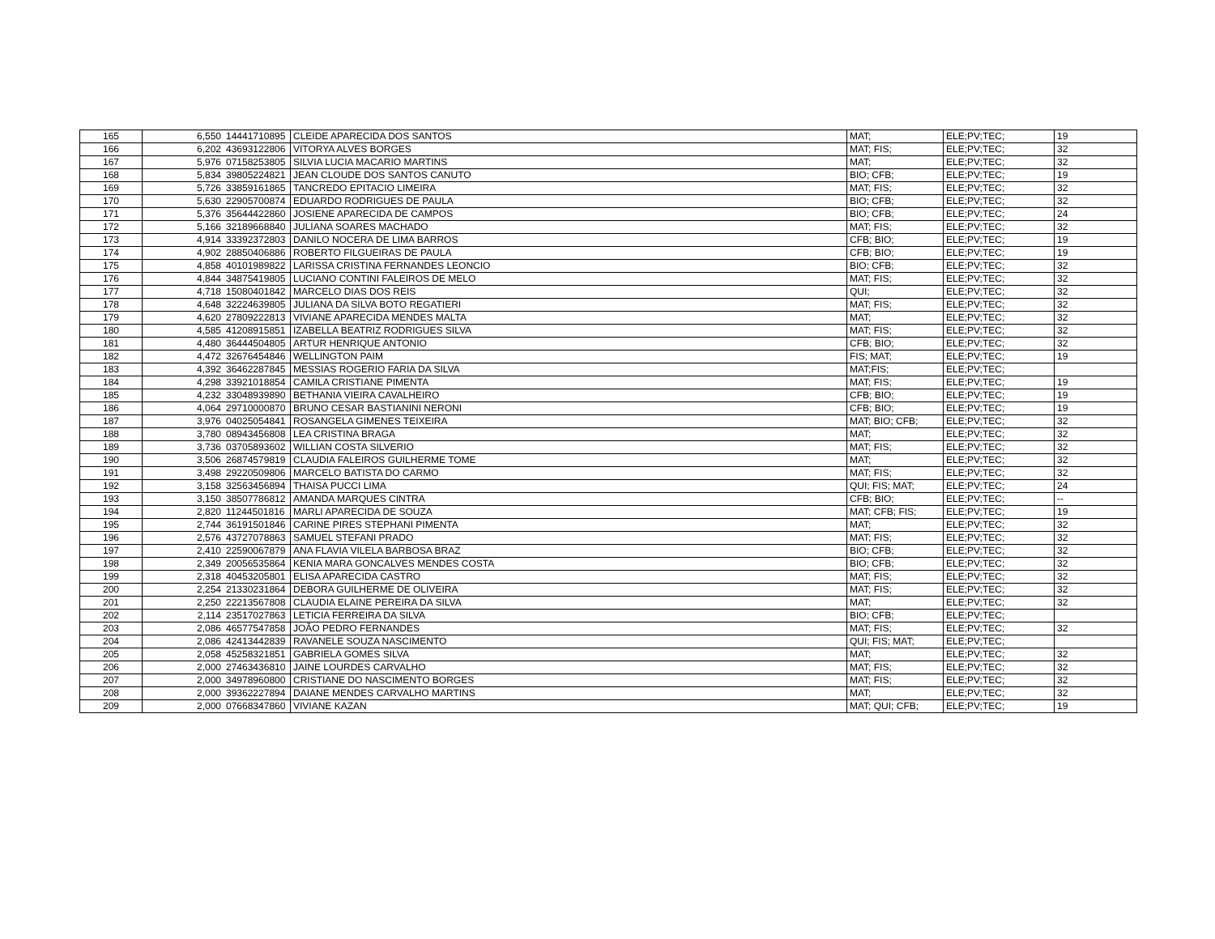| 165 | 6,550 | 14441710895 | CLEIDE APARECIDA DOS SANTOS | MAT; | ELE;PV;TEC; | 19 |
| 166 | 6,202 | 43693122806 | VITORYA ALVES BORGES | MAT; FIS; | ELE;PV;TEC; | 32 |
| 167 | 5,976 | 07158253805 | SILVIA LUCIA MACARIO MARTINS | MAT; | ELE;PV;TEC; | 32 |
| 168 | 5,834 | 39805224821 | JEAN CLOUDE DOS SANTOS CANUTO | BIO; CFB; | ELE;PV;TEC; | 19 |
| 169 | 5,726 | 33859161865 | TANCREDO EPITACIO LIMEIRA | MAT; FIS; | ELE;PV;TEC; | 32 |
| 170 | 5,630 | 22905700874 | EDUARDO RODRIGUES DE PAULA | BIO; CFB; | ELE;PV;TEC; | 32 |
| 171 | 5,376 | 35644422860 | JOSIENE APARECIDA DE CAMPOS | BIO; CFB; | ELE;PV;TEC; | 24 |
| 172 | 5,166 | 32189668840 | JULIANA SOARES MACHADO | MAT; FIS; | ELE;PV;TEC; | 32 |
| 173 | 4,914 | 33392372803 | DANILO NOCERA DE LIMA BARROS | CFB; BIO; | ELE;PV;TEC; | 19 |
| 174 | 4,902 | 28850406886 | ROBERTO FILGUEIRAS DE PAULA | CFB; BIO; | ELE;PV;TEC; | 19 |
| 175 | 4,858 | 40101989822 | LARISSA CRISTINA FERNANDES LEONCIO | BIO; CFB; | ELE;PV;TEC; | 32 |
| 176 | 4,844 | 34875419805 | LUCIANO CONTINI FALEIROS DE MELO | MAT; FIS; | ELE;PV;TEC; | 32 |
| 177 | 4,718 | 15080401842 | MARCELO DIAS DOS REIS | QUI; | ELE;PV;TEC; | 32 |
| 178 | 4,648 | 32224639805 | JULIANA DA SILVA BOTO REGATIERI | MAT; FIS; | ELE;PV;TEC; | 32 |
| 179 | 4,620 | 27809222813 | VIVIANE APARECIDA MENDES MALTA | MAT; | ELE;PV;TEC; | 32 |
| 180 | 4,585 | 41208915851 | IZABELLA BEATRIZ RODRIGUES SILVA | MAT; FIS; | ELE;PV;TEC; | 32 |
| 181 | 4,480 | 36444504805 | ARTUR HENRIQUE ANTONIO | CFB; BIO; | ELE;PV;TEC; | 32 |
| 182 | 4,472 | 32676454846 | WELLINGTON PAIM | FIS; MAT; | ELE;PV;TEC; | 19 |
| 183 | 4,392 | 36462287845 | MESSIAS ROGERIO FARIA DA SILVA | MAT;FIS; | ELE;PV;TEC; | |
| 184 | 4,298 | 33921018854 | CAMILA CRISTIANE PIMENTA | MAT; FIS; | ELE;PV;TEC; | 19 |
| 185 | 4,232 | 33048939890 | BETHANIA VIEIRA CAVALHEIRO | CFB; BIO; | ELE;PV;TEC; | 19 |
| 186 | 4,064 | 29710000870 | BRUNO CESAR BASTIANINI NERONI | CFB; BIO; | ELE;PV;TEC; | 19 |
| 187 | 3,976 | 04025054841 | ROSANGELA GIMENES TEIXEIRA | MAT; BIO; CFB; | ELE;PV;TEC; | 32 |
| 188 | 3,780 | 08943456808 | LEA CRISTINA BRAGA | MAT; | ELE;PV;TEC; | 32 |
| 189 | 3,736 | 03705893602 | WILLIAN COSTA SILVERIO | MAT; FIS; | ELE;PV;TEC; | 32 |
| 190 | 3,506 | 26874579819 | CLAUDIA FALEIROS GUILHERME TOME | MAT; | ELE;PV;TEC; | 32 |
| 191 | 3,498 | 29220509806 | MARCELO BATISTA DO CARMO | MAT; FIS; | ELE;PV;TEC; | 32 |
| 192 | 3,158 | 32563456894 | THAISA PUCCI LIMA | QUI; FIS; MAT; | ELE;PV;TEC; | 24 |
| 193 | 3,150 | 38507786812 | AMANDA MARQUES CINTRA | CFB; BIO; | ELE;PV;TEC; | -- |
| 194 | 2,820 | 11244501816 | MARLI APARECIDA DE SOUZA | MAT; CFB; FIS; | ELE;PV;TEC; | 19 |
| 195 | 2,744 | 36191501846 | CARINE PIRES STEPHANI PIMENTA | MAT; | ELE;PV;TEC; | 32 |
| 196 | 2,576 | 43727078863 | SAMUEL STEFANI PRADO | MAT; FIS; | ELE;PV;TEC; | 32 |
| 197 | 2,410 | 22590067879 | ANA FLAVIA VILELA BARBOSA BRAZ | BIO; CFB; | ELE;PV;TEC; | 32 |
| 198 | 2,349 | 20056535864 | KENIA MARA GONCALVES MENDES COSTA | BIO; CFB; | ELE;PV;TEC; | 32 |
| 199 | 2,318 | 40453205801 | ELISA APARECIDA CASTRO | MAT; FIS; | ELE;PV;TEC; | 32 |
| 200 | 2,254 | 21330231864 | DEBORA GUILHERME DE OLIVEIRA | MAT; FIS; | ELE;PV;TEC; | 32 |
| 201 | 2,250 | 22213567808 | CLAUDIA ELAINE PEREIRA DA SILVA | MAT; | ELE;PV;TEC; | 32 |
| 202 | 2,114 | 23517027863 | LETICIA FERREIRA DA SILVA | BIO; CFB; | ELE;PV;TEC; | |
| 203 | 2,086 | 46577547858 | JOÃO PEDRO FERNANDES | MAT; FIS; | ELE;PV;TEC; | 32 |
| 204 | 2,086 | 42413442839 | RAVANELE SOUZA NASCIMENTO | QUI; FIS; MAT; | ELE;PV;TEC; | |
| 205 | 2,058 | 45258321851 | GABRIELA GOMES SILVA | MAT; | ELE;PV;TEC; | 32 |
| 206 | 2,000 | 27463436810 | JAINE LOURDES CARVALHO | MAT; FIS; | ELE;PV;TEC; | 32 |
| 207 | 2,000 | 34978960800 | CRISTIANE DO NASCIMENTO BORGES | MAT; FIS; | ELE;PV;TEC; | 32 |
| 208 | 2,000 | 39362227894 | DAIANE MENDES CARVALHO MARTINS | MAT; | ELE;PV;TEC; | 32 |
| 209 | 2,000 | 07668347860 | VIVIANE KAZAN | MAT; QUI; CFB; | ELE;PV;TEC; | 19 |